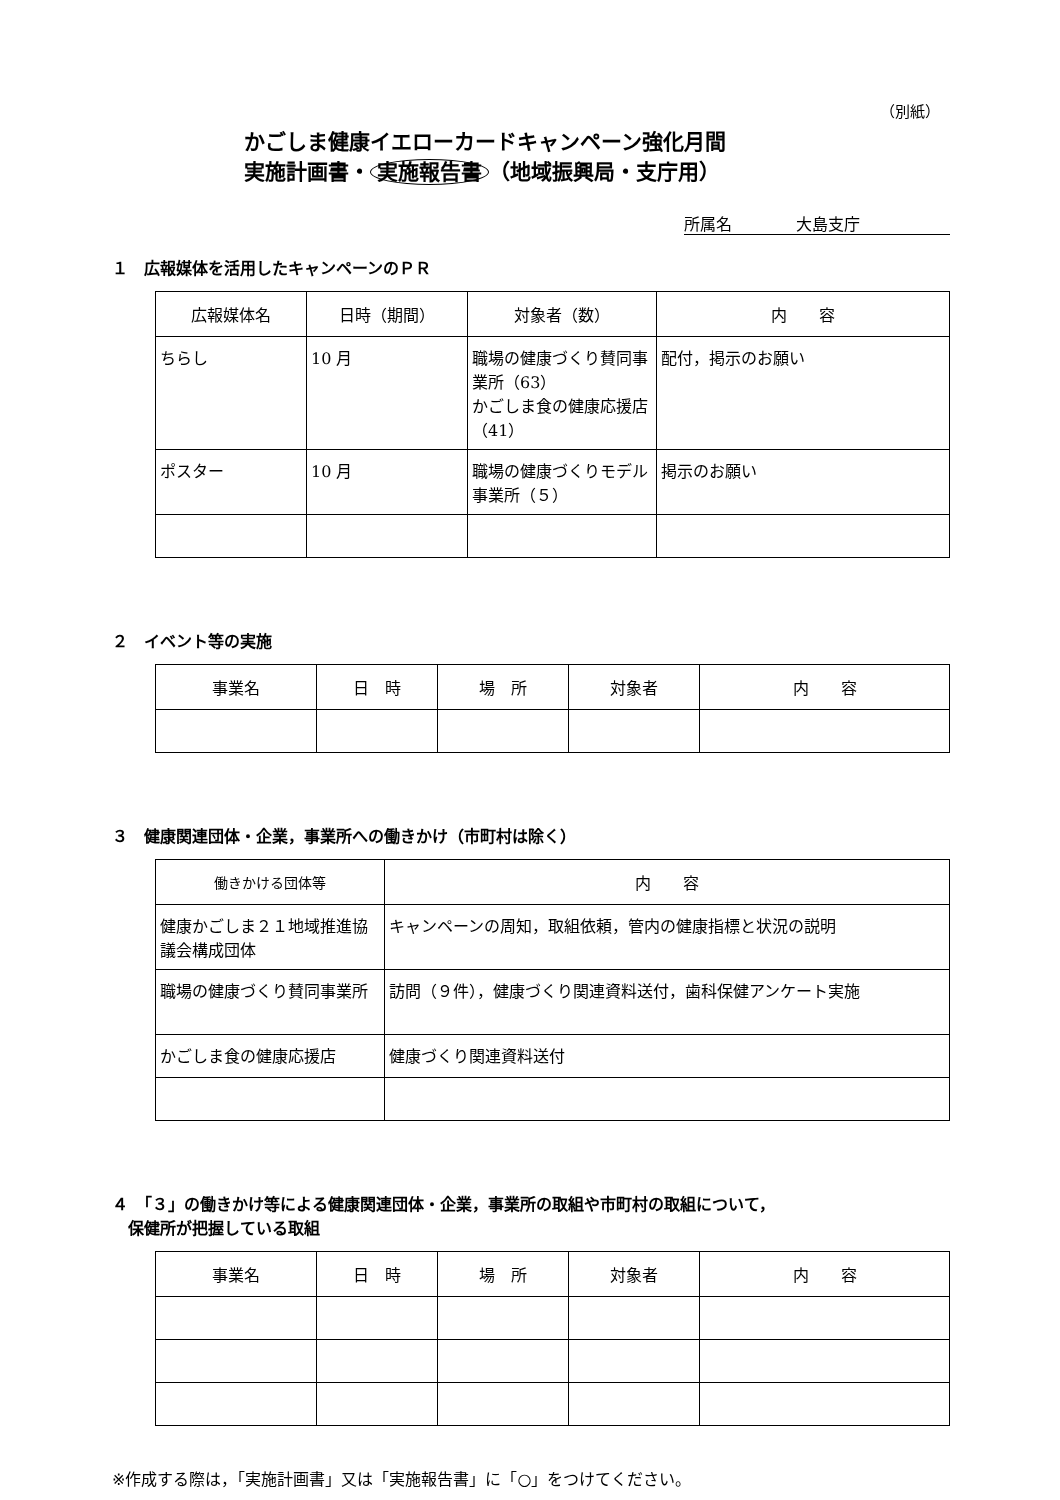（別紙）
かごしま健康イエローカードキャンペーン強化月間
実施計画書・ 実施報告書 （地域振興局・支庁用）
所属名　　　　大島支庁
１　広報媒体を活用したキャンペーンのＰＲ
| 広報媒体名 | 日時（期間） | 対象者（数） | 内 容 |
| --- | --- | --- | --- |
| ちらし | 10 月 | 職場の健康づくり賛同事業所（63） かごしま食の健康応援店（41） | 配付，掲示のお願い |
| ポスター | 10 月 | 職場の健康づくりモデル事業所（５） | 掲示のお願い |
２　イベント等の実施
| 事業名 | 日 時 | 場 所 | 対象者 | 内 容 |
| --- | --- | --- | --- | --- |
３　健康関連団体・企業，事業所への働きかけ（市町村は除く）
| 働きかける団体等 | 内 容 |
| --- | --- |
| 健康かごしま２１地域推進協議会構成団体 | キャンペーンの周知，取組依頼，管内の健康指標と状況の説明 |
| 職場の健康づくり賛同事業所 | 訪問（９件），健康づくり関連資料送付，歯科保健アンケート実施 |
| かごしま食の健康応援店 | 健康づくり関連資料送付 |
４　「３」の働きかけ等による健康関連団体・企業，事業所の取組や市町村の取組について，
　保健所が把握している取組
| 事業名 | 日 時 | 場 所 | 対象者 | 内 容 |
| --- | --- | --- | --- | --- |
※作成する際は，「実施計画書」又は「実施報告書」に「○」をつけてください。